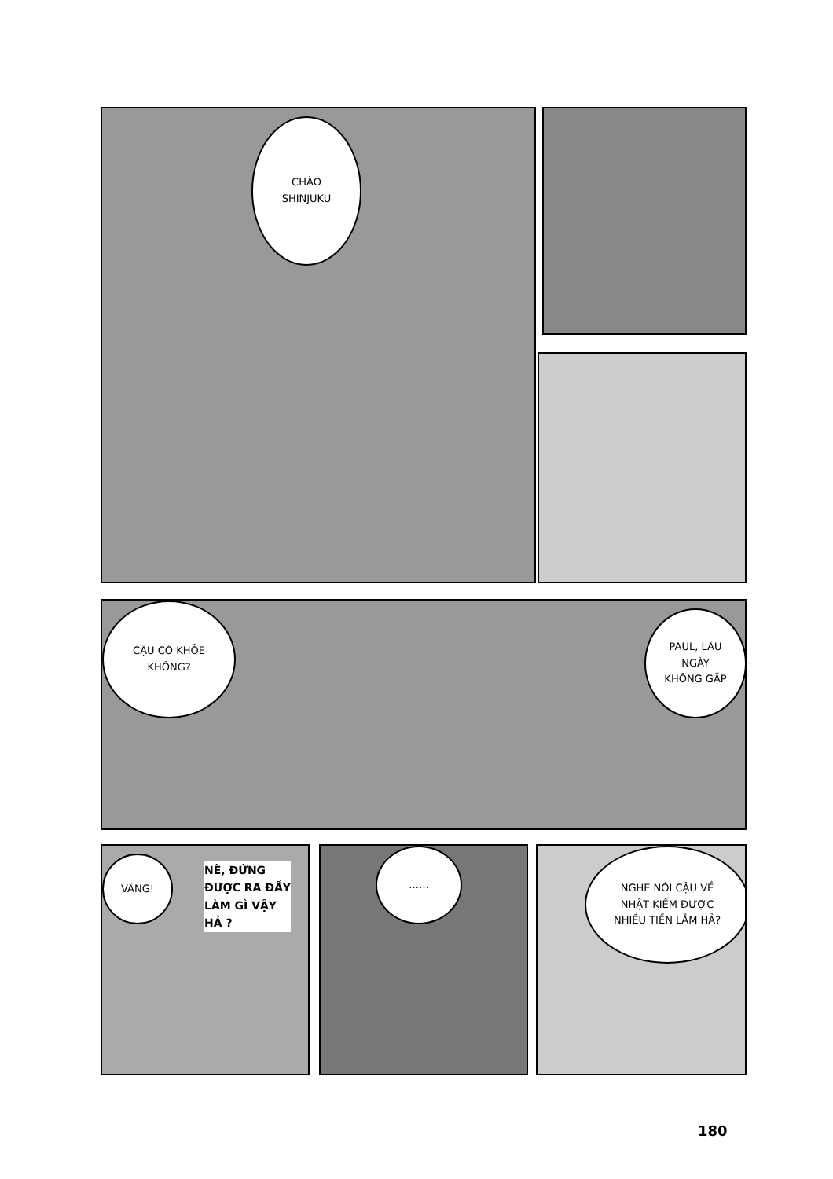CHÀO
SHINJUKU
CẬU CÓ KHỎE
KHÔNG?
PAUL, LÂU
NGÀY
KHÔNG GẶP
VÂNG!
NÈ, ĐỨNG ĐƯỢC RA ĐẤY LÀM GÌ VẬY HẢ ?
……
NGHE NÓI CẬU VỀ
NHẬT KIẾM ĐƯỢC
NHIỀU TIỀN LẮM HẢ?
180